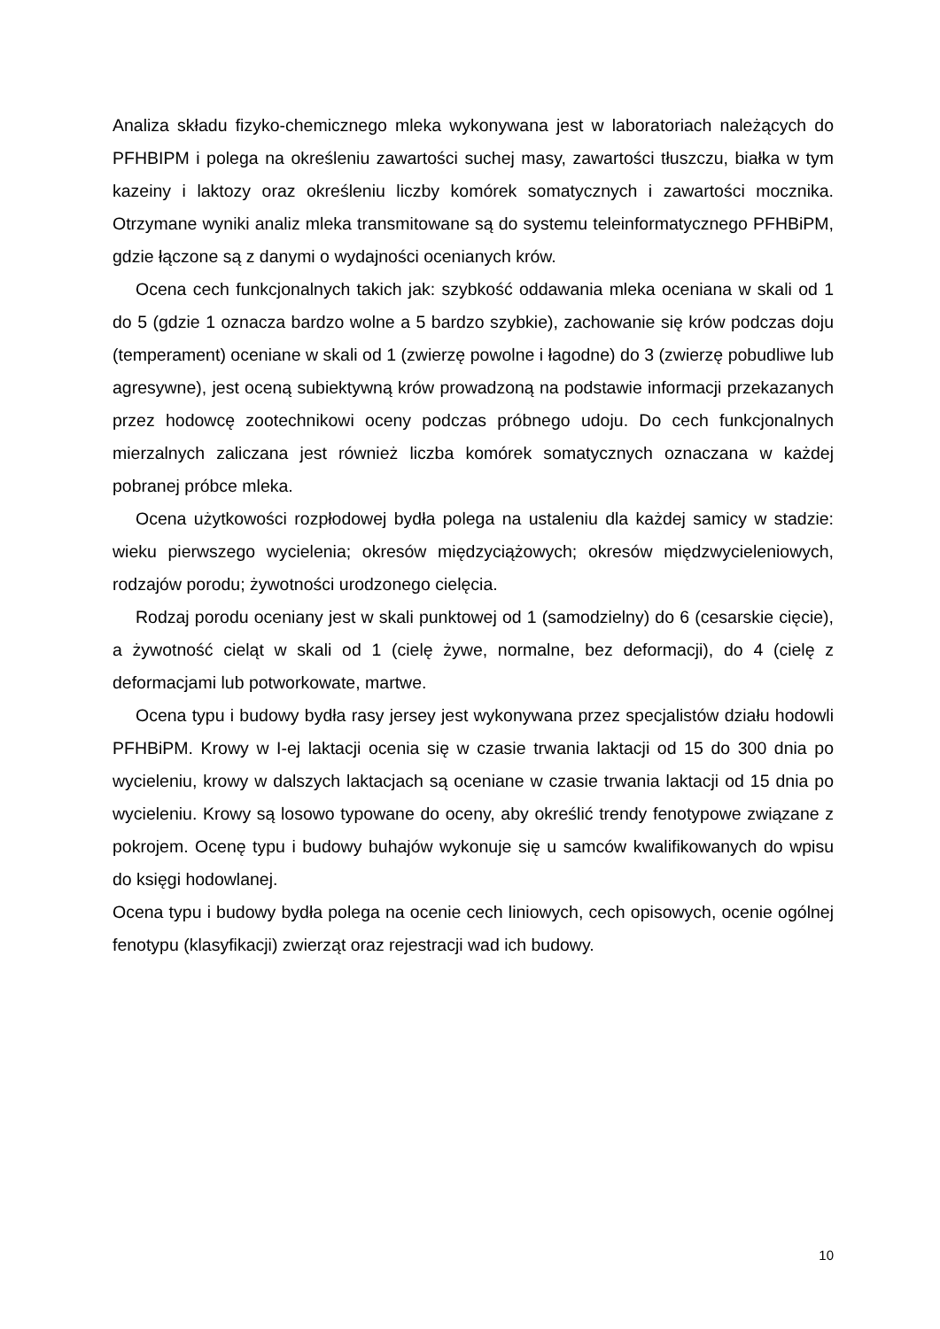Analiza składu fizyko-chemicznego mleka wykonywana jest w laboratoriach należących do PFHBIPM i polega na określeniu zawartości suchej masy, zawartości tłuszczu, białka w tym kazeiny i laktozy oraz określeniu liczby komórek somatycznych i zawartości mocznika. Otrzymane wyniki analiz mleka transmitowane są do systemu teleinformatycznego PFHBiPM, gdzie łączone są z danymi o wydajności ocenianych krów.
Ocena cech funkcjonalnych takich jak: szybkość oddawania mleka oceniana w skali od 1 do 5 (gdzie 1 oznacza bardzo wolne a 5 bardzo szybkie), zachowanie się krów podczas doju (temperament) oceniane w skali od 1 (zwierzę powolne i łagodne) do 3 (zwierzę pobudliwe lub agresywne), jest oceną subiektywną krów prowadzoną na podstawie informacji przekazanych przez hodowcę zootechnikowi oceny podczas próbnego udoju. Do cech funkcjonalnych mierzalnych zaliczana jest również liczba komórek somatycznych oznaczana w każdej pobranej próbce mleka.
Ocena użytkowości rozpłodowej bydła polega na ustaleniu dla każdej samicy w stadzie: wieku pierwszego wycielenia; okresów międzyciążowych; okresów międzwycieleniowych, rodzajów porodu; żywotności urodzonego cielęcia.
Rodzaj porodu oceniany jest w skali punktowej od 1 (samodzielny) do 6 (cesarskie cięcie), a żywotność cieląt w skali od 1 (cielę żywe, normalne, bez deformacji), do 4 (cielę z deformacjami lub potworkowate, martwe.
Ocena typu i budowy bydła rasy jersey jest wykonywana przez specjalistów działu hodowli PFHBiPM. Krowy w I-ej laktacji ocenia się w czasie trwania laktacji od 15 do 300 dnia po wycieleniu, krowy w dalszych laktacjach są oceniane w czasie trwania laktacji od 15 dnia po wycieleniu. Krowy są losowo typowane do oceny, aby określić trendy fenotypowe związane z pokrojem. Ocenę typu i budowy buhajów wykonuje się u samców kwalifikowanych do wpisu do księgi hodowlanej.
Ocena typu i budowy bydła polega na ocenie cech liniowych, cech opisowych, ocenie ogólnej fenotypu (klasyfikacji) zwierząt oraz rejestracji wad ich budowy.
10